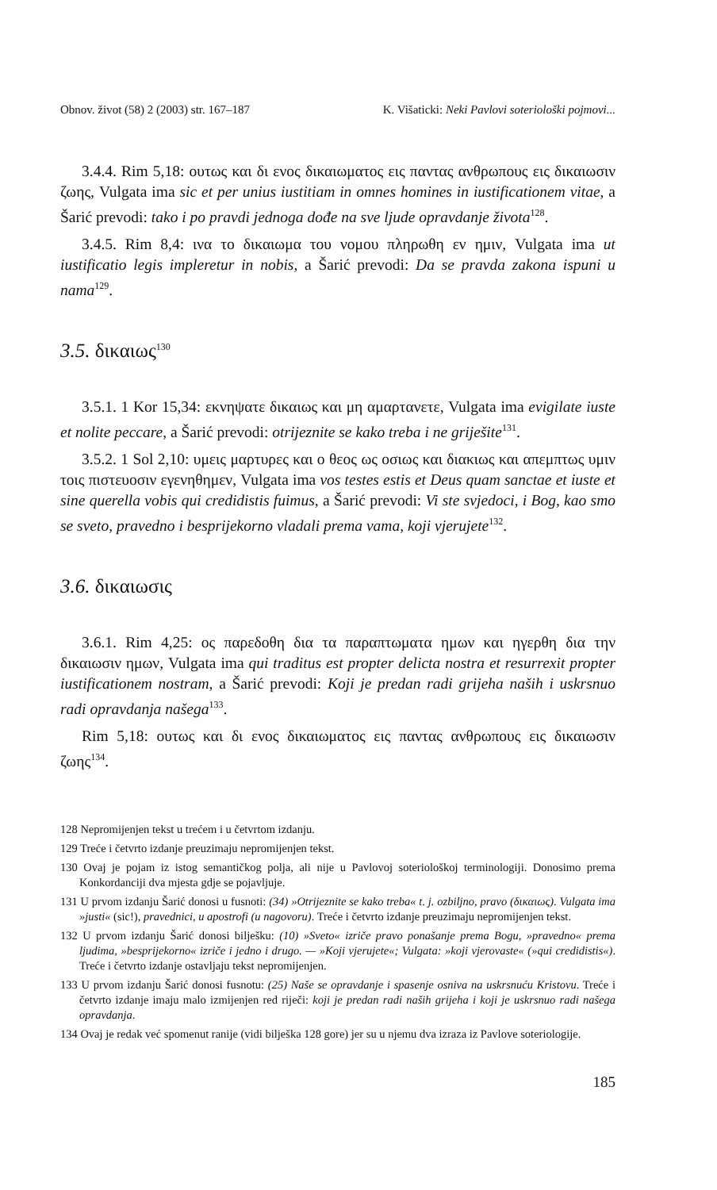Obnov. život (58) 2 (2003) str. 167–187 K. Višaticki: Neki Pavlovi soteriološki pojmovi...
3.4.4. Rim 5,18: ουτως και δι ενος δικαιωματος εις παντας ανθρωπους εις δικαιωσιν ζωης, Vulgata ima sic et per unius iustitiam in omnes homines in iustificationem vitae, a Šarić prevodi: tako i po pravdi jednoga dođe na sve ljude opravdanje života<sup>128</sup>.
3.4.5. Rim 8,4: ινα το δικαιωμα του νομου πληρωθη εν ημιν, Vulgata ima ut iustificatio legis impleretur in nobis, a Šarić prevodi: Da se pravda zakona ispuni u nama<sup>129</sup>.
3.5. δικαιως<sup>130</sup>
3.5.1. 1 Kor 15,34: εκνηψατε δικαιως και μη αμαρτανετε, Vulgata ima evigilate iuste et nolite peccare, a Šarić prevodi: otrijeznite se kako treba i ne griješite<sup>131</sup>.
3.5.2. 1 Sol 2,10: υμεις μαρτυρες και ο θεος ως οσιως και διακιως και απεμπτως υμιν τοις πιστευοσιν εγενηθημεν, Vulgata ima vos testes estis et Deus quam sanctae et iuste et sine querella vobis qui credidistis fuimus, a Šarić prevodi: Vi ste svjedoci, i Bog, kao smo se sveto, pravedno i besprijekorno vladali prema vama, koji vjerujete<sup>132</sup>.
3.6. δικαιωσις
3.6.1. Rim 4,25: ος παρεδοθη δια τα παραπτωματα ημων και ηγερθη δια την δικαιωσιν ημων, Vulgata ima qui traditus est propter delicta nostra et resurrexit propter iustificationem nostram, a Šarić prevodi: Koji je predan radi grijeha naših i uskrsnuo radi opravdanja našega<sup>133</sup>.
Rim 5,18: ουτως και δι ενος δικαιωματος εις παντας ανθρωπους εις δικαιωσιν ζωης<sup>134</sup>.
128 Nepromijenjen tekst u trećem i u četvrtom izdanju.
129 Treće i četvrto izdanje preuzimaju nepromijenjen tekst.
130 Ovaj je pojam iz istog semantičkog polja, ali nije u Pavlovoj soteriološkoj terminologiji. Donosimo prema Konkordanciji dva mjesta gdje se pojavljuje.
131 U prvom izdanju Šarić donosi u fusnoti: (34) »Otrijeznite se kako treba« t. j. ozbiljno, pravo (δικαιως). Vulgata ima »justi« (sic!), pravednici, u apostrofi (u nagovoru). Treće i četvrto izdanje preuzimaju nepromijenjen tekst.
132 U prvom izdanju Šarić donosi bilješku: (10) »Sveto« izriče pravo ponašanje prema Bogu, »pravedno« prema ljudima, »besprijekorno« izriče i jedno i drugo. — »Koji vjerujete«; Vulgata: »koji vjerovaste« (»qui credidistis«). Treće i četvrto izdanje ostavljaju tekst nepromijenjen.
133 U prvom izdanju Šarić donosi fusnotu: (25) Naše se opravdanje i spasenje osniva na uskrsnuću Kristovu. Treće i četvrto izdanje imaju malo izmijenjen red riječi: koji je predan radi naših grijeha i koji je uskrsnuo radi našega opravdanja.
134 Ovaj je redak već spomenut ranije (vidi bilješka 128 gore) jer su u njemu dva izraza iz Pavlove soteriologije.
185